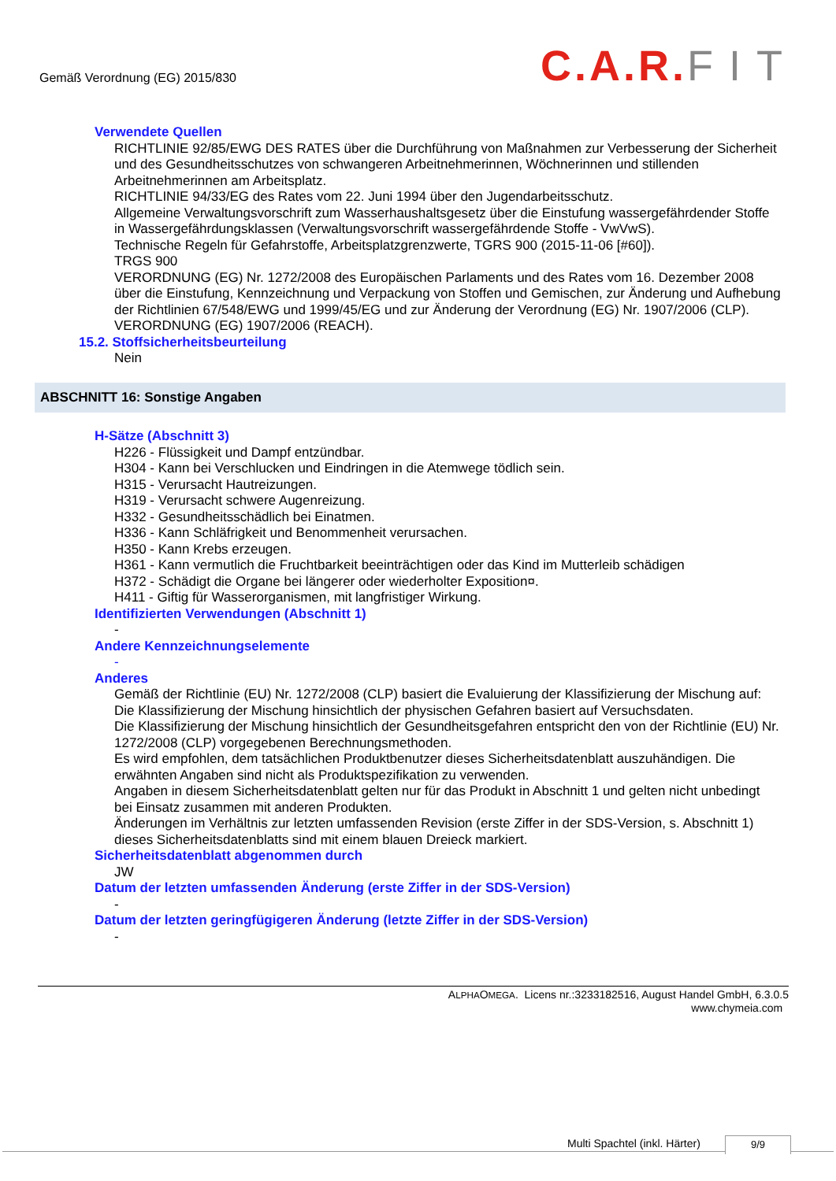Gemäß Verordnung (EG) 2015/830
C.A.R.FIT
Verwendete Quellen
RICHTLINIE 92/85/EWG DES RATES über die Durchführung von Maßnahmen zur Verbesserung der Sicherheit und des Gesundheitsschutzes von schwangeren Arbeitnehmerinnen, Wöchnerinnen und stillenden Arbeitnehmerinnen am Arbeitsplatz.
RICHTLINIE 94/33/EG des Rates vom 22. Juni 1994 über den Jugendarbeitsschutz.
Allgemeine Verwaltungsvorschrift zum Wasserhaushaltsgesetz über die Einstufung wassergefährdender Stoffe in Wassergefährdungsklassen (Verwaltungsvorschrift wassergefährdende Stoffe - VwVwS).
Technische Regeln für Gefahrstoffe, Arbeitsplatzgrenzwerte, TGRS 900 (2015-11-06 [#60]).
TRGS 900
VERORDNUNG (EG) Nr. 1272/2008 des Europäischen Parlaments und des Rates vom 16. Dezember 2008 über die Einstufung, Kennzeichnung und Verpackung von Stoffen und Gemischen, zur Änderung und Aufhebung der Richtlinien 67/548/EWG und 1999/45/EG und zur Änderung der Verordnung (EG) Nr. 1907/2006 (CLP).
VERORDNUNG (EG) 1907/2006 (REACH).
15.2. Stoffsicherheitsbeurteilung
Nein
ABSCHNITT 16: Sonstige Angaben
H-Sätze (Abschnitt 3)
H226 - Flüssigkeit und Dampf entzündbar.
H304 - Kann bei Verschlucken und Eindringen in die Atemwege tödlich sein.
H315 - Verursacht Hautreizungen.
H319 - Verursacht schwere Augenreizung.
H332 - Gesundheitsschädlich bei Einatmen.
H336 - Kann Schläfrigkeit und Benommenheit verursachen.
H350 - Kann Krebs erzeugen.
H361 - Kann vermutlich die Fruchtbarkeit beeinträchtigen oder das Kind im Mutterleib schädigen
H372 - Schädigt die Organe bei längerer oder wiederholter Exposition¤.
H411 - Giftig für Wasserorganismen, mit langfristiger Wirkung.
Identifizierten Verwendungen (Abschnitt 1)
-
Andere Kennzeichnungselemente
-
Anderes
Gemäß der Richtlinie (EU) Nr. 1272/2008 (CLP) basiert die Evaluierung der Klassifizierung der Mischung auf:
Die Klassifizierung der Mischung hinsichtlich der physischen Gefahren basiert auf Versuchsdaten.
Die Klassifizierung der Mischung hinsichtlich der Gesundheitsgefahren entspricht den von der Richtlinie (EU) Nr. 1272/2008 (CLP) vorgegebenen Berechnungsmethoden.
Es wird empfohlen, dem tatsächlichen Produktbenutzer dieses Sicherheitsdatenblatt auszuhändigen. Die erwähnten Angaben sind nicht als Produktspezifikation zu verwenden.
Angaben in diesem Sicherheitsdatenblatt gelten nur für das Produkt in Abschnitt 1 und gelten nicht unbedingt bei Einsatz zusammen mit anderen Produkten.
Änderungen im Verhältnis zur letzten umfassenden Revision (erste Ziffer in der SDS-Version, s. Abschnitt 1) dieses Sicherheitsdatenblatts sind mit einem blauen Dreieck markiert.
Sicherheitsdatenblatt abgenommen durch
JW
Datum der letzten umfassenden Änderung (erste Ziffer in der SDS-Version)
-
Datum der letzten geringfügigeren Änderung (letzte Ziffer in der SDS-Version)
-
ALPHAOMEGA. Licens nr.:3233182516, August Handel GmbH, 6.3.0.5
www.chymeia.com
Multi Spachtel (inkl. Härter) 9/9